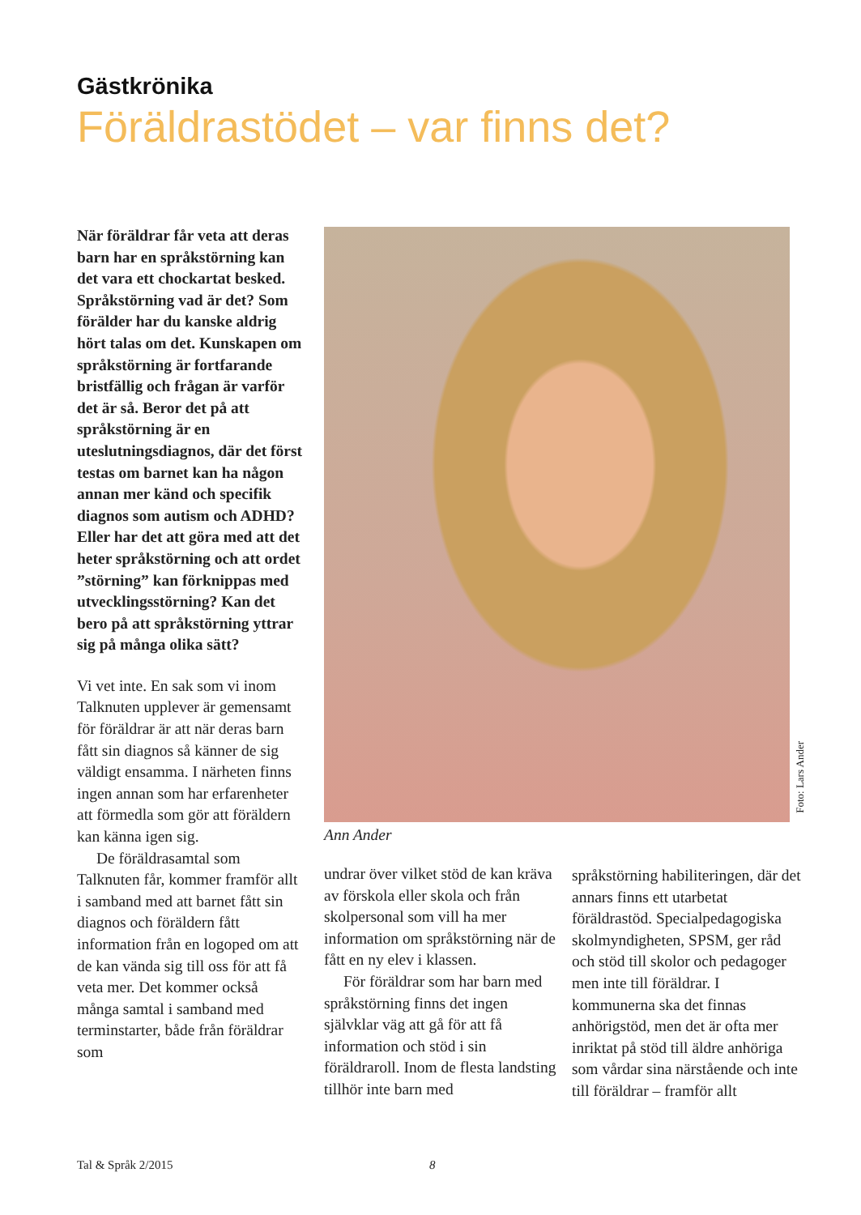Gästkrönika
Föräldrastödet – var finns det?
När föräldrar får veta att deras barn har en språkstörning kan det vara ett chockartat besked. Språkstörning vad är det? Som förälder har du kanske aldrig hört talas om det. Kunskapen om språkstörning är fortfarande bristfällig och frågan är varför det är så. Beror det på att språkstörning är en uteslutningsdiagnos, där det först testas om barnet kan ha någon annan mer känd och specifik diagnos som autism och ADHD? Eller har det att göra med att det heter språkstörning och att ordet ”störning” kan förknippas med utvecklingsstörning? Kan det bero på att språkstörning yttrar sig på många olika sätt?
Vi vet inte. En sak som vi inom Talknuten upplever är gemensamt för föräldrar är att när deras barn fått sin diagnos så känner de sig väldigt ensamma. I närheten finns ingen annan som har erfarenheter att förmedla som gör att föräldern kan känna igen sig.
De föräldrasamtal som Talknuten får, kommer framför allt i samband med att barnet fått sin diagnos och föräldern fått information från en logoped om att de kan vända sig till oss för att få veta mer. Det kommer också många samtal i samband med terminstarter, både från föräldrar som
Foto: Lars Ander
Ann Ander
undrar över vilket stöd de kan kräva av förskola eller skola och från skolpersonal som vill ha mer information om språkstörning när de fått en ny elev i klassen.
För föräldrar som har barn med språkstörning finns det ingen självklar väg att gå för att få information och stöd i sin föräldraroll. Inom de flesta landsting tillhör inte barn med
språkstörning habiliteringen, där det annars finns ett utarbetat föräldrastöd. Specialpedagogiska skolmyndigheten, SPSM, ger råd och stöd till skolor och pedagoger men inte till föräldrar. I kommunerna ska det finnas anhörigstöd, men det är ofta mer inriktat på stöd till äldre anhöriga som vårdar sina närstående och inte till föräldrar – framför allt
Tal & Språk 2/2015 8